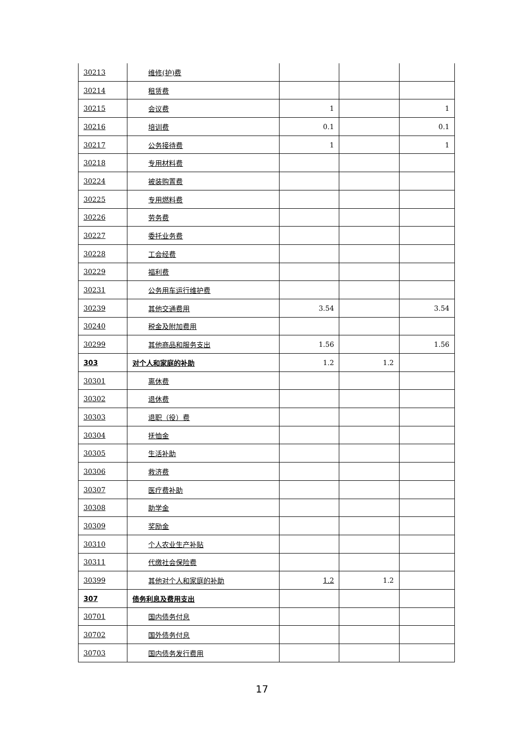| 30213 | 维修(护)费 | | | |
| 30214 | 租赁费 | | | |
| 30215 | 会议费 | 1 | | 1 |
| 30216 | 培训费 | 0.1 | | 0.1 |
| 30217 | 公务接待费 | 1 | | 1 |
| 30218 | 专用材料费 | | | |
| 30224 | 被装购置费 | | | |
| 30225 | 专用燃料费 | | | |
| 30226 | 劳务费 | | | |
| 30227 | 委托业务费 | | | |
| 30228 | 工会经费 | | | |
| 30229 | 福利费 | | | |
| 30231 | 公务用车运行维护费 | | | |
| 30239 | 其他交通费用 | 3.54 | | 3.54 |
| 30240 | 税金及附加费用 | | | |
| 30299 | 其他商品和服务支出 | 1.56 | | 1.56 |
| 303 | 对个人和家庭的补助 | 1.2 | 1.2 | |
| 30301 | 离休费 | | | |
| 30302 | 退休费 | | | |
| 30303 | 退职（役）费 | | | |
| 30304 | 抚恤金 | | | |
| 30305 | 生活补助 | | | |
| 30306 | 救济费 | | | |
| 30307 | 医疗费补助 | | | |
| 30308 | 助学金 | | | |
| 30309 | 奖励金 | | | |
| 30310 | 个人农业生产补贴 | | | |
| 30311 | 代缴社会保险费 | | | |
| 30399 | 其他对个人和家庭的补助 | 1.2 | 1.2 | |
| 307 | 债务利息及费用支出 | | | |
| 30701 | 国内债务付息 | | | |
| 30702 | 国外债务付息 | | | |
| 30703 | 国内债务发行费用 | | | |
17